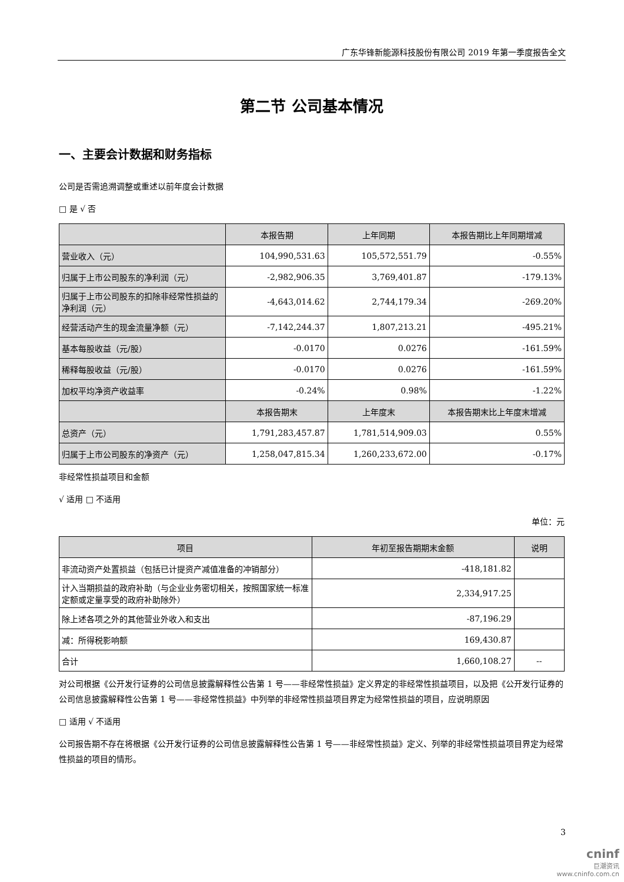广东华锋新能源科技股份有限公司 2019 年第一季度报告全文
第二节 公司基本情况
一、主要会计数据和财务指标
公司是否需追溯调整或重述以前年度会计数据
□ 是 √ 否
| | 本报告期 | 上年同期 | 本报告期比上年同期增减 |
| --- | --- | --- | --- |
| 营业收入（元） | 104,990,531.63 | 105,572,551.79 | -0.55% |
| 归属于上市公司股东的净利润（元） | -2,982,906.35 | 3,769,401.87 | -179.13% |
| 归属于上市公司股东的扣除非经常性损益的净利润（元） | -4,643,014.62 | 2,744,179.34 | -269.20% |
| 经营活动产生的现金流量净额（元） | -7,142,244.37 | 1,807,213.21 | -495.21% |
| 基本每股收益（元/股） | -0.0170 | 0.0276 | -161.59% |
| 稀释每股收益（元/股） | -0.0170 | 0.0276 | -161.59% |
| 加权平均净资产收益率 | -0.24% | 0.98% | -1.22% |
| | 本报告期末 | 上年度末 | 本报告期末比上年度末增减 |
| 总资产（元） | 1,791,283,457.87 | 1,781,514,909.03 | 0.55% |
| 归属于上市公司股东的净资产（元） | 1,258,047,815.34 | 1,260,233,672.00 | -0.17% |
非经常性损益项目和金额
√ 适用 □ 不适用
单位：元
| 项目 | 年初至报告期期末金额 | 说明 |
| --- | --- | --- |
| 非流动资产处置损益（包括已计提资产减值准备的冲销部分） | -418,181.82 | |
| 计入当期损益的政府补助（与企业业务密切相关，按照国家统一标准定额或定量享受的政府补助除外） | 2,334,917.25 | |
| 除上述各项之外的其他营业外收入和支出 | -87,196.29 | |
| 减：所得税影响额 | 169,430.87 | |
| 合计 | 1,660,108.27 | -- |
对公司根据《公开发行证券的公司信息披露解释性公告第 1 号——非经常性损益》定义界定的非经常性损益项目，以及把《公开发行证券的公司信息披露解释性公告第 1 号——非经常性损益》中列举的非经常性损益项目界定为经常性损益的项目，应说明原因
□ 适用 √ 不适用
公司报告期不存在将根据《公开发行证券的公司信息披露解释性公告第 1 号——非经常性损益》定义、列举的非经常性损益项目界定为经常性损益的项目的情形。
3
cninf
巨潮资讯
www.cninfo.com.cn